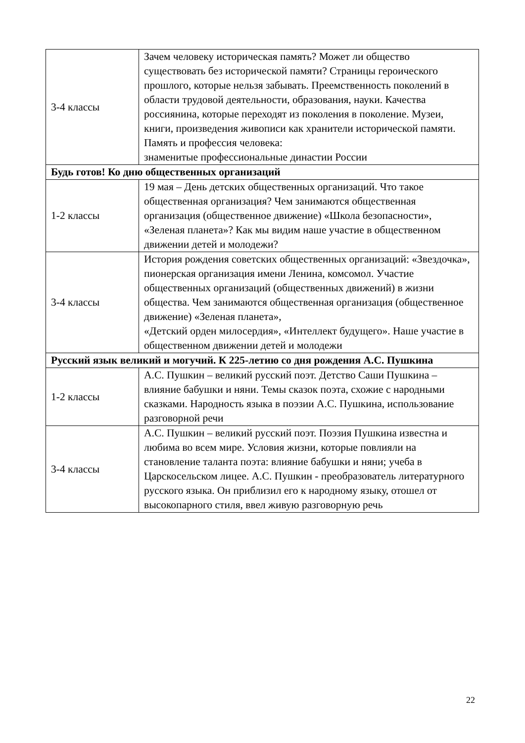| 3-4 классы | Зачем человеку историческая память? Может ли общество существовать без исторической памяти? Страницы героического прошлого, которые нельзя забывать. Преемственность поколений в области трудовой деятельности, образования, науки. Качества россиянина, которые переходят из поколения в поколение. Музеи, книги, произведения живописи как хранители исторической памяти. Память и профессия человека: знаменитые профессиональные династии России |
| Будь готов! Ко дню общественных организаций | |
| 1-2 классы | 19 мая – День детских общественных организаций. Что такое общественная организация? Чем занимаются общественная организация (общественное движение) «Школа безопасности», «Зеленая планета»? Как мы видим наше участие в общественном движении детей и молодежи? |
| 3-4 классы | История рождения советских общественных организаций: «Звездочка», пионерская организация имени Ленина, комсомол. Участие общественных организаций (общественных движений) в жизни общества. Чем занимаются общественная организация (общественное движение) «Зеленая планета», «Детский орден милосердия», «Интеллект будущего». Наше участие в общественном движении детей и молодежи |
| Русский язык великий и могучий. К 225-летию со дня рождения А.С. Пушкина | |
| 1-2 классы | А.С. Пушкин – великий русский поэт. Детство Саши Пушкина – влияние бабушки и няни. Темы сказок поэта, схожие с народными сказками. Народность языка в поэзии А.С. Пушкина, использование разговорной речи |
| 3-4 классы | А.С. Пушкин – великий русский поэт. Поэзия Пушкина известна и любима во всем мире. Условия жизни, которые повлияли на становление таланта поэта: влияние бабушки и няни; учеба в Царскосельском лицее. А.С. Пушкин - преобразователь литературного русского языка. Он приблизил его к народному языку, отошел от высокопарного стиля, ввел живую разговорную речь |
22